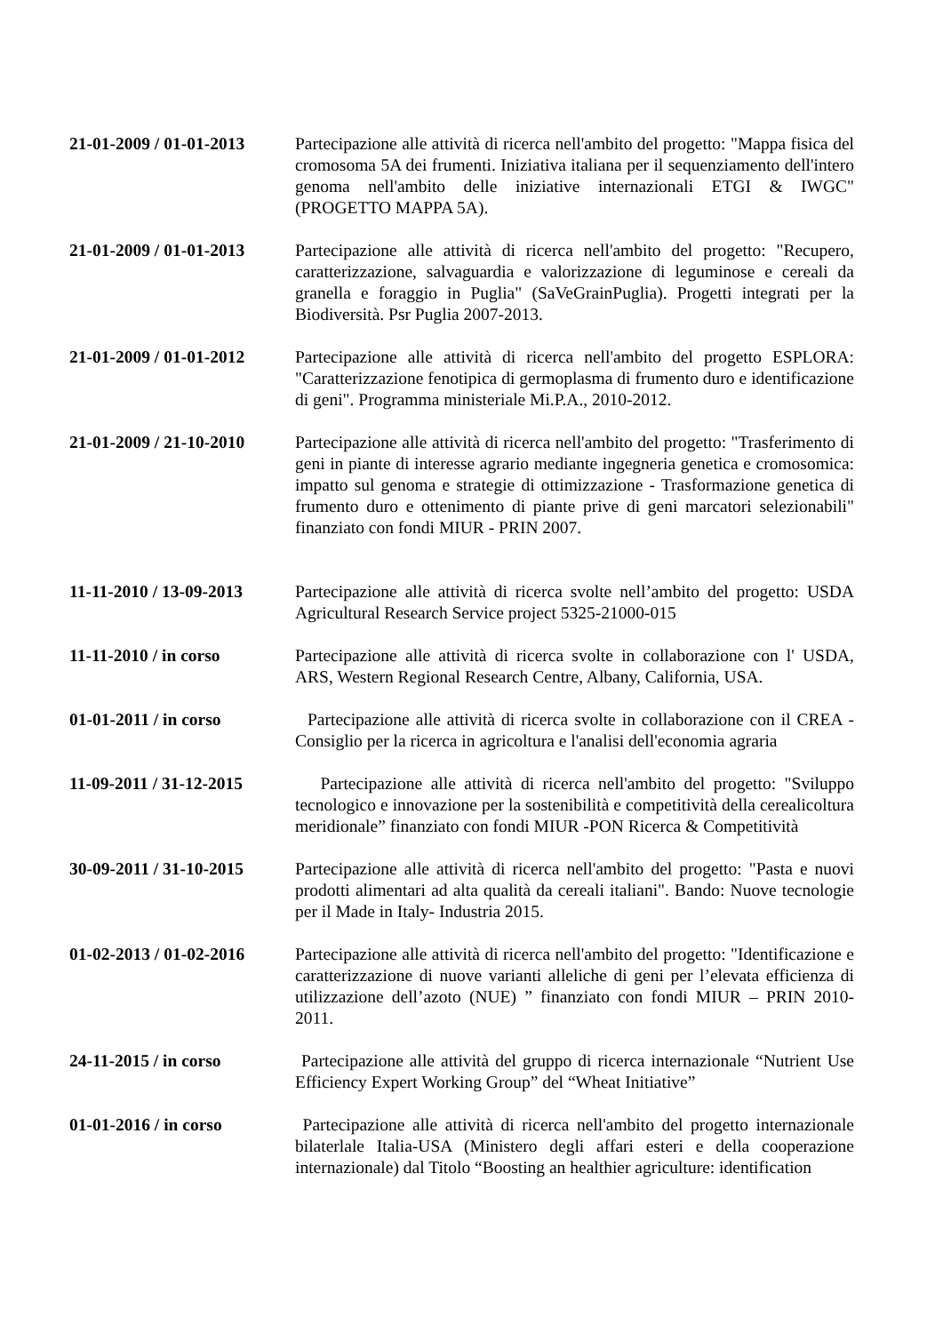21-01-2009 / 01-01-2013
Partecipazione alle attività di ricerca nell'ambito del progetto: "Mappa fisica del cromosoma 5A dei frumenti. Iniziativa italiana per il sequenziamento dell'intero genoma nell'ambito delle iniziative internazionali ETGI & IWGC" (PROGETTO MAPPA 5A).
21-01-2009 / 01-01-2013
Partecipazione alle attività di ricerca nell'ambito del progetto: "Recupero, caratterizzazione, salvaguardia e valorizzazione di leguminose e cereali da granella e foraggio in Puglia" (SaVeGrainPuglia). Progetti integrati per la Biodiversità. Psr Puglia 2007-2013.
21-01-2009 / 01-01-2012
Partecipazione alle attività di ricerca nell'ambito del progetto ESPLORA: "Caratterizzazione fenotipica di germoplasma di frumento duro e identificazione di geni". Programma ministeriale Mi.P.A., 2010-2012.
21-01-2009 / 21-10-2010
Partecipazione alle attività di ricerca nell'ambito del progetto: "Trasferimento di geni in piante di interesse agrario mediante ingegneria genetica e cromosomica: impatto sul genoma e strategie di ottimizzazione - Trasformazione genetica di frumento duro e ottenimento di piante prive di geni marcatori selezionabili" finanziato con fondi MIUR - PRIN 2007.
11-11-2010 / 13-09-2013
Partecipazione alle attività di ricerca svolte nell’ambito del progetto: USDA Agricultural Research Service project 5325-21000-015
11-11-2010 / in corso Partecipazione alle attività di ricerca svolte in collaborazione con l' USDA, ARS, Western Regional Research Centre, Albany, California, USA.
01-01-2011 / in corso Partecipazione alle attività di ricerca svolte in collaborazione con il CREA - Consiglio per la ricerca in agricoltura e l'analisi dell'economia agraria
11-09-2011 / 31-12-2015
Partecipazione alle attività di ricerca nell'ambito del progetto: "Sviluppo tecnologico e innovazione per la sostenibilità e competitività della cerealicoltura meridionale” finanziato con fondi MIUR -PON Ricerca & Competitività
30-09-2011 / 31-10-2015
Partecipazione alle attività di ricerca nell'ambito del progetto: "Pasta e nuovi prodotti alimentari ad alta qualità da cereali italiani". Bando: Nuove tecnologie per il Made in Italy- Industria 2015.
01-02-2013 / 01-02-2016
Partecipazione alle attività di ricerca nell'ambito del progetto: "Identificazione e caratterizzazione di nuove varianti alleliche di geni per l’elevata efficienza di utilizzazione dell’azoto (NUE) ” finanziato con fondi MIUR – PRIN 2010-2011.
24-11-2015 / in corso Partecipazione alle attività del gruppo di ricerca internazionale “Nutrient Use Efficiency Expert Working Group” del “Wheat Initiative”
01-01-2016 / in corso Partecipazione alle attività di ricerca nell'ambito del progetto internazionale bilaterlale Italia-USA (Ministero degli affari esteri e della cooperazione internazionale) dal Titolo “Boosting an healthier agriculture: identification